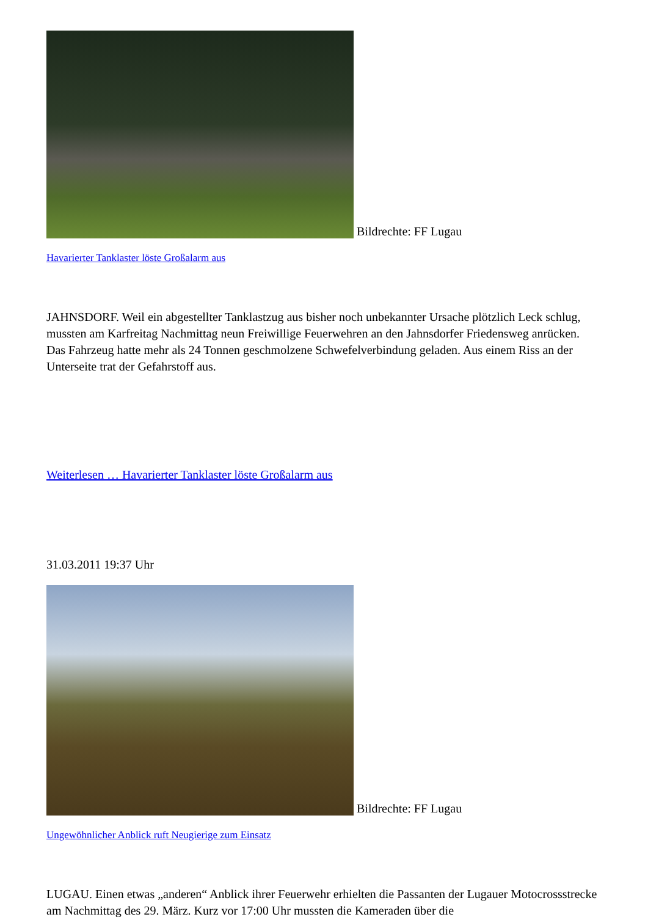Bildrechte: FF Lugau
Havarierter Tanklaster löste Großalarm aus
JAHNSDORF. Weil ein abgestellter Tanklastzug aus bisher noch unbekannter Ursache plötzlich Leck schlug, mussten am Karfreitag Nachmittag neun Freiwillige Feuerwehren an den Jahnsdorfer Friedensweg anrücken. Das Fahrzeug hatte mehr als 24 Tonnen geschmolzene Schwefelverbindung geladen. Aus einem Riss an der Unterseite trat der Gefahrstoff aus.
Weiterlesen … Havarierter Tanklaster löste Großalarm aus
31.03.2011 19:37 Uhr
Bildrechte: FF Lugau
Ungewöhnlicher Anblick ruft Neugierige zum Einsatz
LUGAU. Einen etwas „anderen“ Anblick ihrer Feuerwehr erhielten die Passanten der Lugauer Motocrossstrecke am Nachmittag des 29. März. Kurz vor 17:00 Uhr mussten die Kameraden über die